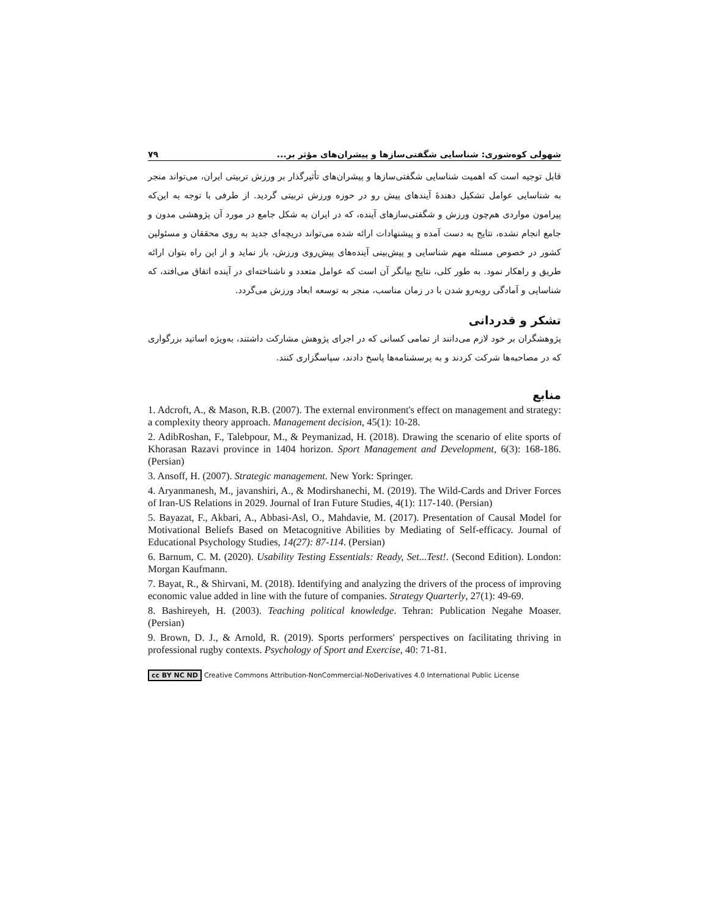شهولی کوه‌شوری: شناسایی شگفتی‌سازها و پیشران‌های مؤثر بر... ۷۹
قابل توجیه است که اهمیت شناسایی شگفتی‌سازها و پیشران‌های تأثیرگذار بر ورزش تربیتی ایران، می‌تواند منجر به شناسایی عوامل تشکیل دهندهٔ آیندهای پیش رو در حوزه ورزش تربیتی گردید. از طرفی با توجه به این‌که پیرامون مواردی هم‌چون ورزش و شگفتی‌سازهای آینده، که در ایران به شکل جامع در مورد آن پژوهشی مدون و جامع انجام نشده، نتایج به دست آمده و پیشنهادات ارائه شده می‌تواند دریچه‌ای جدید به روی محققان و مسئولین کشور در خصوص مسئله مهم شناسایی و پیش‌بینی آینده‌های پیش‌روی ورزش، باز نماید و از این راه بتوان ارائه طریق و راهکار نمود. به طور کلی، نتایج بیانگر آن است که عوامل متعدد و ناشناخته‌ای در آینده اتفاق می‌افتد، که شناسایی و آمادگی روبه‌رو شدن با در زمان مناسب، منجر به توسعه ابعاد ورزش می‌گردد.
تشکر و قدردانی
پژوهشگران بر خود لازم می‌دانند از تمامی کسانی که در اجرای پژوهش مشارکت داشتند، به‌ویژه اساتید بزرگواری که در مصاحبه‌ها شرکت کردند و به پرسشنامه‌ها پاسخ دادند، سپاسگزاری کنند.
منابع
1. Adcroft, A., & Mason, R.B. (2007). The external environment's effect on management and strategy: a complexity theory approach. Management decision, 45(1): 10-28.
2. AdibRoshan, F., Talebpour, M., & Peymanizad, H. (2018). Drawing the scenario of elite sports of Khorasan Razavi province in 1404 horizon. Sport Management and Development, 6(3): 168-186. (Persian)
3. Ansoff, H. (2007). Strategic management. New York: Springer.
4. Aryanmanesh, M., javanshiri, A., & Modirshanechi, M. (2019). The Wild-Cards and Driver Forces of Iran-US Relations in 2029. Journal of Iran Future Studies, 4(1): 117-140. (Persian)
5. Bayazat, F., Akbari, A., Abbasi-Asl, O., Mahdavie, M. (2017). Presentation of Causal Model for Motivational Beliefs Based on Metacognitive Abilities by Mediating of Self-efficacy. Journal of Educational Psychology Studies, 14(27): 87-114. (Persian)
6. Barnum, C. M. (2020). Usability Testing Essentials: Ready, Set...Test!. (Second Edition). London: Morgan Kaufmann.
7. Bayat, R., & Shirvani, M. (2018). Identifying and analyzing the drivers of the process of improving economic value added in line with the future of companies. Strategy Quarterly, 27(1): 49-69.
8. Bashireyeh, H. (2003). Teaching political knowledge. Tehran: Publication Negahe Moaser. (Persian)
9. Brown, D. J., & Arnold, R. (2019). Sports performers' perspectives on facilitating thriving in professional rugby contexts. Psychology of Sport and Exercise, 40: 71-81.
cc BY NC ND Creative Commons Attribution-NonCommercial-NoDerivatives 4.0 International Public License